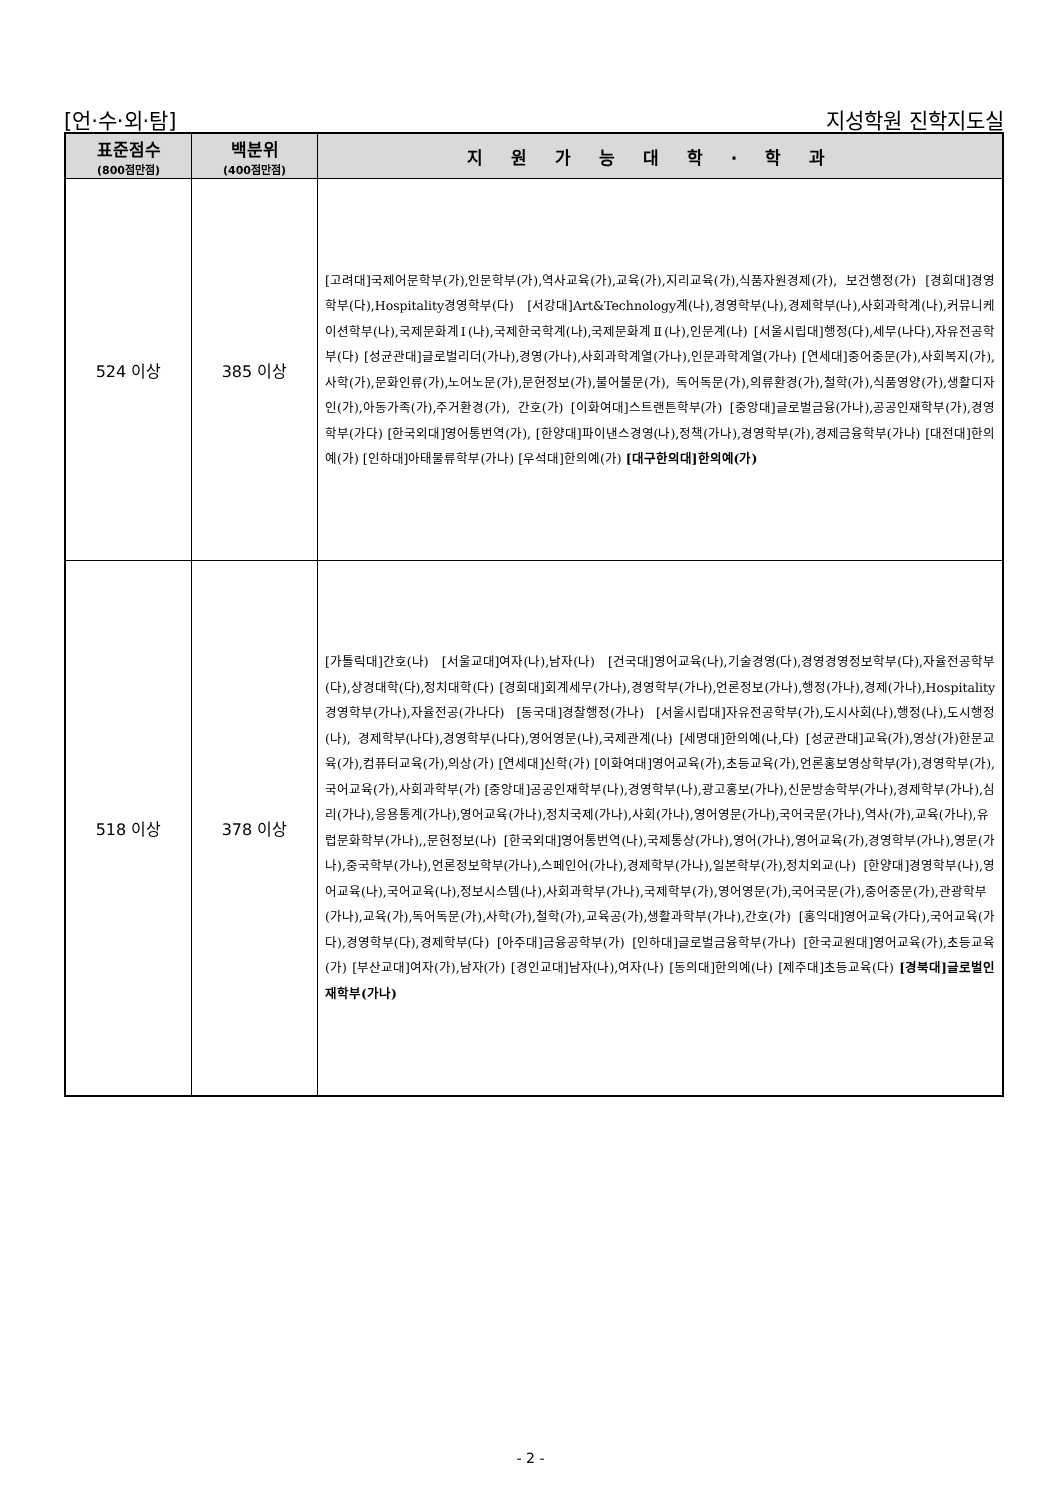[언·수·외·탐] 지성학원 진학지도실
| 표준점수 (800점만점) | 백분위 (400점만점) | 지원가능대학·학과 |
| --- | --- | --- |
| 524 이상 | 385 이상 | [고려대]국제어문학부(가),인문학부(가),역사교육(가),교육(가),지리교육(가),식품자원경제(가), 보건행정(가) [경희대]경영학부(다),Hospitality경영학부(다) [서강대]Art&Technology계(나),경영학부(나),경제학부(나),사회과학계(나),커뮤니케이션학부(나),국제문화계Ⅰ(나),국제한국학계(나),국제문화계Ⅱ(나),인문계(나) [서울시립대]행정(다),세무(나다),자유전공학부(다) [성균관대]글로벌리더(가나),경영(가나),사회과학계열(가나),인문과학계열(가나) [연세대]중어중문(가),사회복지(가),사학(가),문화인류(가),노어노문(가),문헌정보(가),불어불문(가), 독어독문(가),의류환경(가),철학(가),식품영양(가),생활디자인(가),아동가족(가),주거환경(가), 간호(가) [이화여대]스트랜튼학부(가) [중앙대]글로벌금융(가나),공공인재학부(가),경영학부(가다) [한국외대]영어통번역(가), [한양대]파이낸스경영(나),정책(가나),경영학부(가),경제금융학부(가나) [대전대]한의예(가) [인하대]아태물류학부(가나) [우석대]한의예(가) [대구한의대]한의예(가) |
| 518 이상 | 378 이상 | [가톨릭대]간호(나) [서울교대]여자(나),남자(나) [건국대]영어교육(나),기술경영(다),경영경영정보학부(다),자율전공학부(다),상경대학(다),정치대학(다) [경희대]회계세무(가나),경영학부(가나),언론정보(가나),행정(가나),경제(가나),Hospitality경영학부(가나),자율전공(가나다) [동국대]경찰행정(가나) [서울시립대]자유전공학부(가),도시사회(나),행정(나),도시행정(나), 경제학부(나다),경영학부(나다),영어영문(나),국제관계(나) [세명대]한의예(나,다) [성균관대]교육(가),영상(가)한문교육(가),컴퓨터교육(가),의상(가) [연세대]신학(가) [이화여대]영어교육(가),초등교육(가),언론홍보영상학부(가),경영학부(가),국어교육(가),사회과학부(가) [중앙대]공공인재학부(나),경영학부(나),광고홍보(가나),신문방송학부(가나),경제학부(가나),심리(가나),응용통계(가나),영어교육(가나),정치국제(가나),사회(가나),영어영문(가나),국어국문(가나),역사(가),교육(가나),유럽문화학부(가나),,문헌정보(나) [한국외대]영어통번역(나),국제통상(가나),영어(가나),영어교육(가),경영학부(가나),영문(가나),중국학부(가나),언론정보학부(가나),스페인어(가나),경제학부(가나),일본학부(가),정치외교(나) [한양대]경영학부(나),영어교육(나),국어교육(나),정보시스템(나),사회과학부(가나),국제학부(가),영어영문(가),국어국문(가),중어중문(가),관광학부(가나),교육(가),독어독문(가),사학(가),철학(가),교육공(가),생활과학부(가나),간호(가) [홍익대]영어교육(가다),국어교육(가다),경영학부(다),경제학부(다) [아주대]금융공학부(가) [인하대]글로벌금융학부(가나) [한국교원대]영어교육(가),초등교육(가) [부산교대]여자(가),남자(가) [경인교대]남자(나),여자(나) [동의대]한의예(나) [제주대]초등교육(다) [경북대]글로벌인재학부(가나) |
- 2 -